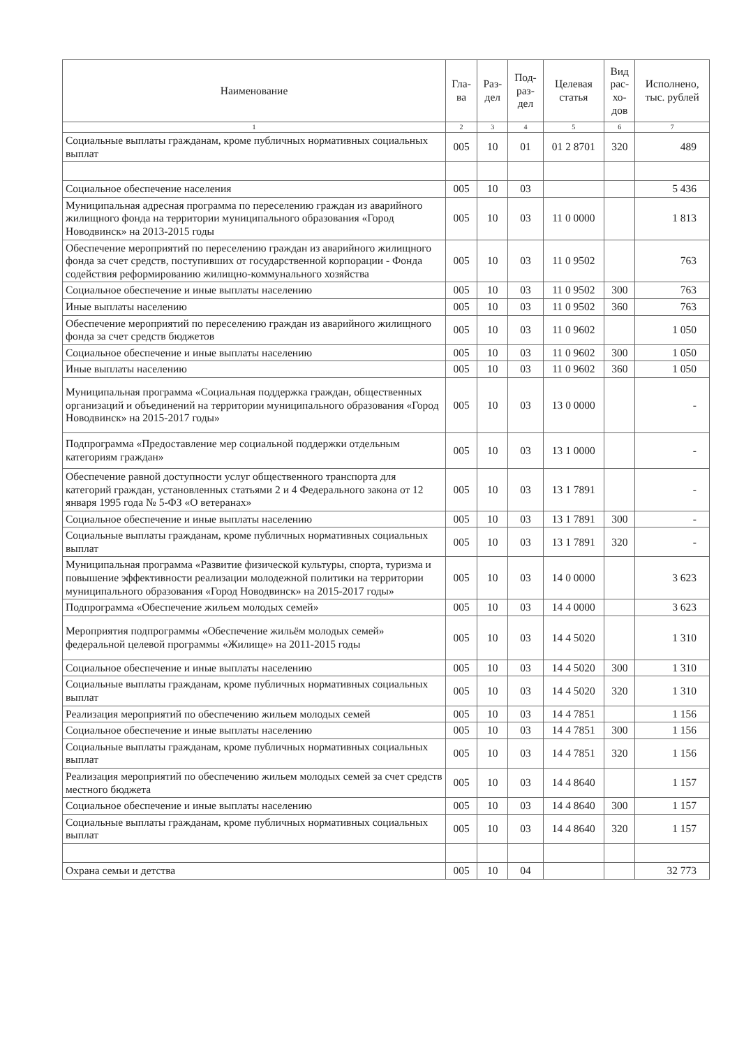| Наименование | Гла- ва | Раз- дел | Под- раз- дел | Целевая статья | Вид рас- хо- дов | Исполнено, тыс. рублей |
| --- | --- | --- | --- | --- | --- | --- |
| 1 | 2 | 3 | 4 | 5 | 6 | 7 |
| Социальные выплаты гражданам, кроме публичных нормативных социальных выплат | 005 | 10 | 01 | 01 2 8701 | 320 | 489 |
| Социальное обеспечение населения | 005 | 10 | 03 | | | 5 436 |
| Муниципальная адресная программа по переселению граждан из аварийного жилищного фонда на территории муниципального образования «Город Новодвинск» на 2013-2015 годы | 005 | 10 | 03 | 11 0 0000 | | 1 813 |
| Обеспечение мероприятий по переселению граждан из аварийного жилищного фонда за счет средств, поступивших от государственной корпорации - Фонда содействия реформированию жилищно-коммунального хозяйства | 005 | 10 | 03 | 11 0 9502 | | 763 |
| Социальное обеспечение и иные выплаты населению | 005 | 10 | 03 | 11 0 9502 | 300 | 763 |
| Иные выплаты населению | 005 | 10 | 03 | 11 0 9502 | 360 | 763 |
| Обеспечение мероприятий по переселению граждан из аварийного жилищного фонда за счет средств бюджетов | 005 | 10 | 03 | 11 0 9602 | | 1 050 |
| Социальное обеспечение и иные выплаты населению | 005 | 10 | 03 | 11 0 9602 | 300 | 1 050 |
| Иные выплаты населению | 005 | 10 | 03 | 11 0 9602 | 360 | 1 050 |
| Муниципальная программа «Социальная поддержка граждан, общественных организаций и объединений на территории муниципального образования «Город Новодвинск» на 2015-2017 годы» | 005 | 10 | 03 | 13 0 0000 | | - |
| Подпрограмма «Предоставление мер социальной поддержки отдельным категориям граждан» | 005 | 10 | 03 | 13 1 0000 | | - |
| Обеспечение равной доступности услуг общественного транспорта для категорий граждан, установленных статьями 2 и 4 Федерального закона от 12 января 1995 года № 5-ФЗ «О ветеранах» | 005 | 10 | 03 | 13 1 7891 | | - |
| Социальное обеспечение и иные выплаты населению | 005 | 10 | 03 | 13 1 7891 | 300 | - |
| Социальные выплаты гражданам, кроме публичных нормативных социальных выплат | 005 | 10 | 03 | 13 1 7891 | 320 | - |
| Муниципальная программа «Развитие физической культуры, спорта, туризма и повышение эффективности реализации молодежной политики на территории муниципального образования «Город Новодвинск» на 2015-2017 годы» | 005 | 10 | 03 | 14 0 0000 | | 3 623 |
| Подпрограмма «Обеспечение жильем молодых семей» | 005 | 10 | 03 | 14 4 0000 | | 3 623 |
| Мероприятия подпрограммы «Обеспечение жильём молодых семей» федеральной целевой программы «Жилище» на 2011-2015 годы | 005 | 10 | 03 | 14 4 5020 | | 1 310 |
| Социальное обеспечение и иные выплаты населению | 005 | 10 | 03 | 14 4 5020 | 300 | 1 310 |
| Социальные выплаты гражданам, кроме публичных нормативных социальных выплат | 005 | 10 | 03 | 14 4 5020 | 320 | 1 310 |
| Реализация мероприятий по обеспечению жильем молодых семей | 005 | 10 | 03 | 14 4 7851 | | 1 156 |
| Социальное обеспечение и иные выплаты населению | 005 | 10 | 03 | 14 4 7851 | 300 | 1 156 |
| Социальные выплаты гражданам, кроме публичных нормативных социальных выплат | 005 | 10 | 03 | 14 4 7851 | 320 | 1 156 |
| Реализация мероприятий по обеспечению жильем молодых семей за счет средств местного бюджета | 005 | 10 | 03 | 14 4 8640 | | 1 157 |
| Социальное обеспечение и иные выплаты населению | 005 | 10 | 03 | 14 4 8640 | 300 | 1 157 |
| Социальные выплаты гражданам, кроме публичных нормативных социальных выплат | 005 | 10 | 03 | 14 4 8640 | 320 | 1 157 |
| Охрана семьи и детства | 005 | 10 | 04 | | | 32 773 |